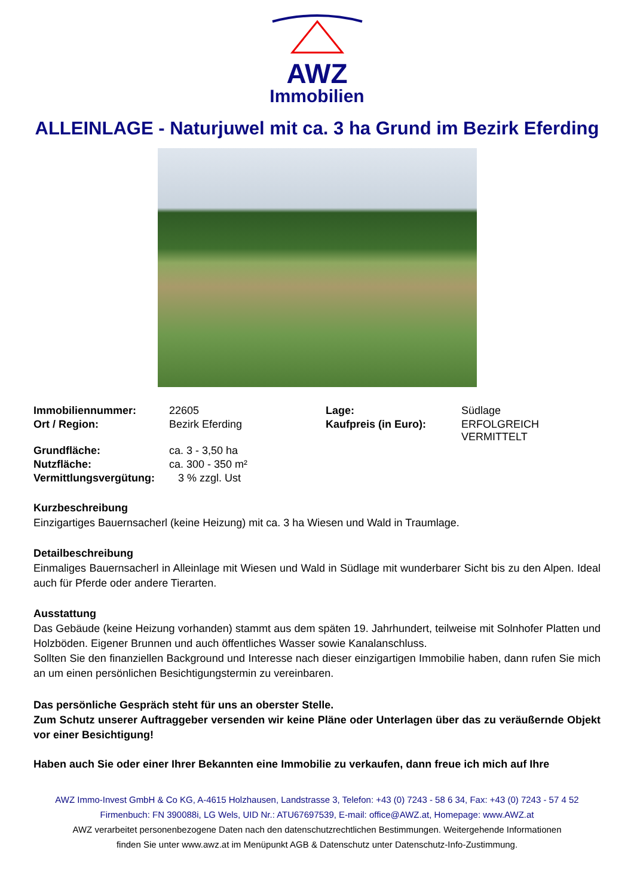AWZ
Immobilien
ALLEINLAGE - Naturjuwel mit ca. 3 ha Grund im Bezirk Eferding
| Immobiliennummer: | 22605 | Lage: | Südlage |
| Ort / Region: | Bezirk Eferding | Kaufpreis (in Euro): | ERFOLGREICH VERMITTELT |
| Grundfläche: | ca. 3 - 3,50 ha | | |
| Nutzfläche: | ca. 300 - 350 m² | | |
| Vermittlungsvergütung: | 3 % zzgl. Ust | | |
Kurzbeschreibung
Einzigartiges Bauernsacherl (keine Heizung) mit ca. 3 ha Wiesen und Wald in Traumlage.
Detailbeschreibung
Einmaliges Bauernsacherl in Alleinlage mit Wiesen und Wald in Südlage mit wunderbarer Sicht bis zu den Alpen. Ideal auch für Pferde oder andere Tierarten.
Ausstattung
Das Gebäude (keine Heizung vorhanden) stammt aus dem späten 19. Jahrhundert, teilweise mit Solnhofer Platten und Holzböden. Eigener Brunnen und auch öffentliches Wasser sowie Kanalanschluss.
Sollten Sie den finanziellen Background und Interesse nach dieser einzigartigen Immobilie haben, dann rufen Sie mich an um einen persönlichen Besichtigungstermin zu vereinbaren.
Das persönliche Gespräch steht für uns an oberster Stelle.
Zum Schutz unserer Auftraggeber versenden wir keine Pläne oder Unterlagen über das zu veräußernde Objekt vor einer Besichtigung!
Haben auch Sie oder einer Ihrer Bekannten eine Immobilie zu verkaufen, dann freue ich mich auf Ihre
AWZ Immo-Invest GmbH & Co KG, A-4615 Holzhausen, Landstrasse 3, Telefon: +43 (0) 7243 - 58 6 34, Fax: +43 (0) 7243 - 57 4 52
Firmenbuch: FN 390088i, LG Wels, UID Nr.: ATU67697539, E-mail: office@AWZ.at, Homepage: www.AWZ.at
AWZ verarbeitet personenbezogene Daten nach den datenschutzrechtlichen Bestimmungen. Weitergehende Informationen
finden Sie unter www.awz.at im Menüpunkt AGB & Datenschutz unter Datenschutz-Info-Zustimmung.